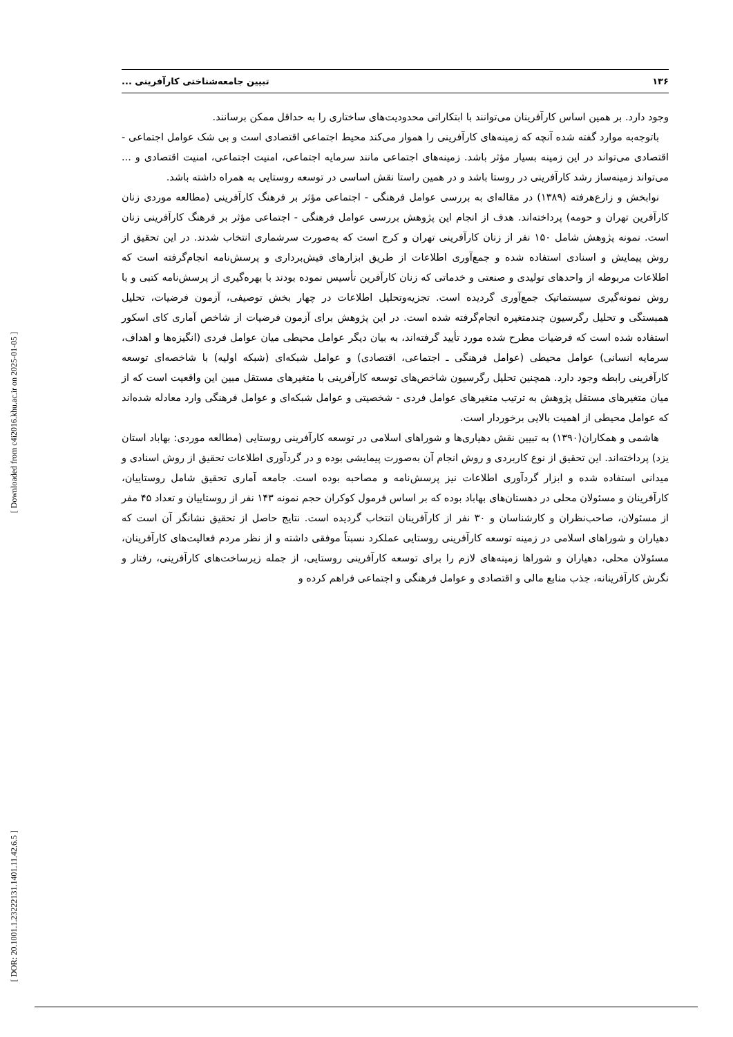۱۳۶ تبیین جامعه‌شناختی کارآفرینی ...
وجود دارد. بر همین اساس کارآفرینان می‌توانند با ابتکاراتی محدودیت‌های ساختاری را به حداقل ممکن برسانند.
باتوجه‌به موارد گفته شده آنچه که زمینه‌های کارآفرینی را هموار می‌کند محیط اجتماعی اقتصادی است و بی شک عوامل اجتماعی - اقتصادی می‌تواند در این زمینه بسیار مؤثر باشد. زمینه‌های اجتماعی مانند سرمایه اجتماعی، امنیت اجتماعی، امنیت اقتصادی و ... می‌تواند زمینه‌ساز رشد کارآفرینی در روستا باشد و در همین راستا نقش اساسی در توسعه روستایی به همراه داشته باشد.
نوابخش و زارع‌هرفته (۱۳۸۹) در مقاله‌ای به بررسی عوامل فرهنگی - اجتماعی مؤثر بر فرهنگ کارآفرینی (مطالعه موردی زنان کارآفرین تهران و حومه) پرداخته‌اند. هدف از انجام این پژوهش بررسی عوامل فرهنگی - اجتماعی مؤثر بر فرهنگ کارآفرینی زنان است. نمونه پژوهش شامل ۱۵۰ نفر از زنان کارآفرینی تهران و کرج است که به‌صورت سرشماری انتخاب شدند. در این تحقیق از روش پیمایش و اسنادی استفاده شده و جمع‌آوری اطلاعات از طریق ابزارهای فیش‌برداری و پرسش‌نامه انجام‌گرفته است که اطلاعات مربوطه از واحدهای تولیدی و صنعتی و خدماتی که زنان کارآفرین تأسیس نموده بودند با بهره‌گیری از پرسش‌نامه کتبی و با روش نمونه‌گیری سیستماتیک جمع‌آوری گردیده است. تجزیه‌وتحلیل اطلاعات در چهار بخش توصیفی، آزمون فرضیات، تحلیل همبستگی و تحلیل رگرسیون چندمتغیره انجام‌گرفته شده است. در این پژوهش برای آزمون فرضیات از شاخص آماری کای اسکور استفاده شده است که فرضیات مطرح شده مورد تأیید گرفته‌اند، به بیان دیگر عوامل محیطی میان عوامل فردی (انگیزه‌ها و اهداف، سرمایه انسانی) عوامل محیطی (عوامل فرهنگی ـ اجتماعی، اقتصادی) و عوامل شبکه‌ای (شبکه اولیه) با شاخصه‌ای توسعه کارآفرینی رابطه وجود دارد. همچنین تحلیل رگرسیون شاخص‌های توسعه کارآفرینی با متغیرهای مستقل مبین این واقعیت است که از میان متغیرهای مستقل پژوهش به ترتیب متغیرهای عوامل فردی - شخصیتی و عوامل شبکه‌ای و عوامل فرهنگی وارد معادله شده‌اند که عوامل محیطی از اهمیت بالایی برخوردار است.
هاشمی و همکاران(۱۳۹۰) به تبیین نقش دهیاری‌ها و شوراهای اسلامی در توسعه کارآفرینی روستایی (مطالعه موردی: بهاباد استان یزد) پرداخته‌اند. این تحقیق از نوع کاربردی و روش انجام آن به‌صورت پیمایشی بوده و در گردآوری اطلاعات تحقیق از روش اسنادی و میدانی استفاده شده و ابزار گردآوری اطلاعات نیز پرسش‌نامه و مصاحبه بوده است. جامعه آماری تحقیق شامل روستاییان، کارآفرینان و مسئولان محلی در دهستان‌های بهاباد بوده که بر اساس فرمول کوکران حجم نمونه ۱۴۳ نفر از روستاییان و تعداد ۴۵ مفر از مسئولان، صاحب‌نظران و کارشناسان و ۳۰ نفر از کارآفرینان انتخاب گردیده است. نتایج حاصل از تحقیق نشانگر آن است که دهیاران و شوراهای اسلامی در زمینه توسعه کارآفرینی روستایی عملکرد نسبتاً موفقی داشته و از نظر مردم فعالیت‌های کارآفرینان، مسئولان محلی، دهیاران و شوراها زمینه‌های لازم را برای توسعه کارآفرینی روستایی، از جمله زیرساخت‌های کارآفرینی، رفتار و نگرش کارآفرینانه، جذب منابع مالی و اقتصادی و عوامل فرهنگی و اجتماعی فراهم کرده و
[ Downloaded from c4i2016.khu.ac.ir on 2025-01-05 ]
[ DOR: 20.1001.1.23222131.1401.11.42.6.5 ]